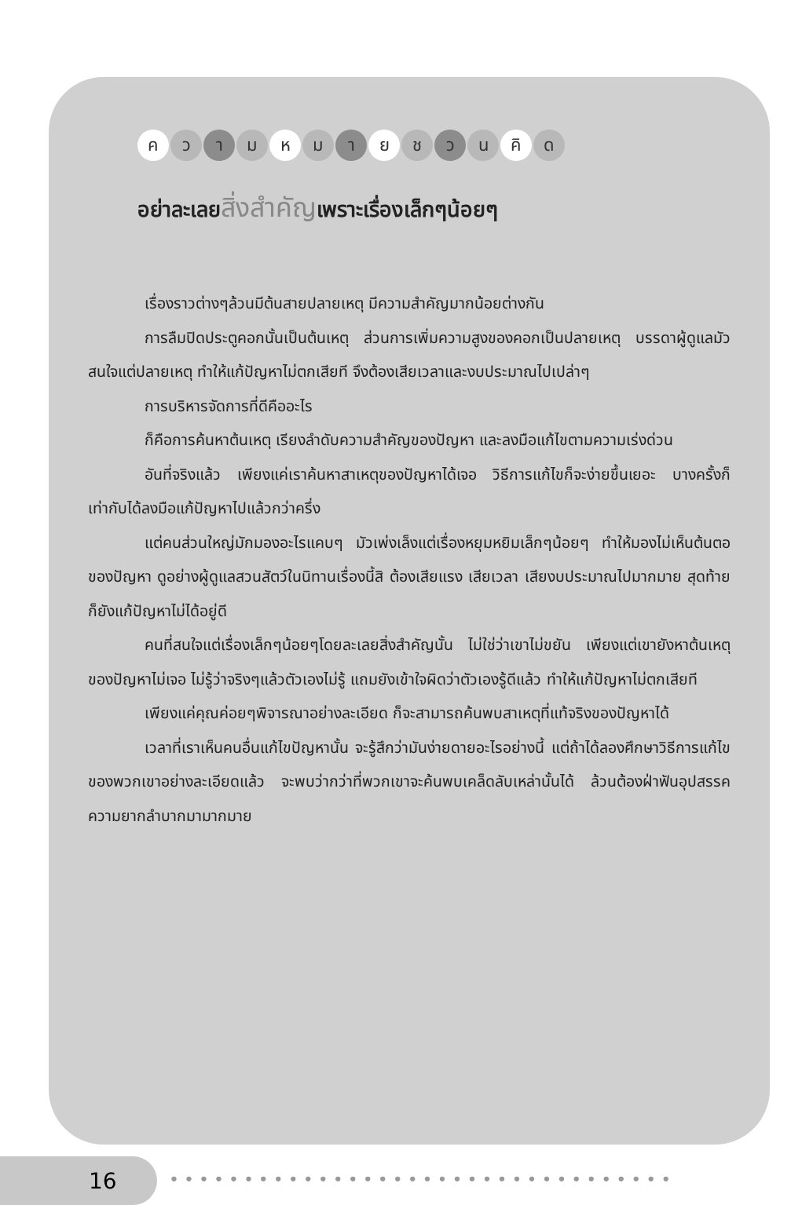ค ว า ม ห ม า ย ช ว น คิ ด
อย่าละเลยสิ่งสำคัญเพราะเรื่องเล็กๆน้อยๆ
เรื่องราวต่างๆล้วนมีต้นสายปลายเหตุ มีความสำคัญมากน้อยต่างกัน
การลืมปิดประตูคอกนั้นเป็นต้นเหตุ ส่วนการเพิ่มความสูงของคอกเป็นปลายเหตุ บรรดาผู้ดูแลมัวสนใจแต่ปลายเหตุ ทำให้แก้ปัญหาไม่ตกเสียที จึงต้องเสียเวลาและงบประมาณไปเปล่าๆ
การบริหารจัดการที่ดีคืออะไร
ก็คือการค้นหาต้นเหตุ เรียงลำดับความสำคัญของปัญหา และลงมือแก้ไขตามความเร่งด่วน
อันที่จริงแล้ว เพียงแค่เราค้นหาสาเหตุของปัญหาได้เจอ วิธีการแก้ไขก็จะง่ายขึ้นเยอะ บางครั้งก็เท่ากับได้ลงมือแก้ปัญหาไปแล้วกว่าครึ่ง
แต่คนส่วนใหญ่มักมองอะไรแคบๆ มัวเพ่งเล็งแต่เรื่องหยุมหยิมเล็กๆน้อยๆ ทำให้มองไม่เห็นต้นตอของปัญหา ดูอย่างผู้ดูแลสวนสัตว์ในนิทานเรื่องนี้สิ ต้องเสียแรง เสียเวลา เสียงบประมาณไปมากมาย สุดท้ายก็ยังแก้ปัญหาไม่ได้อยู่ดี
คนที่สนใจแต่เรื่องเล็กๆน้อยๆโดยละเลยสิ่งสำคัญนั้น ไม่ใช่ว่าเขาไม่ขยัน เพียงแต่เขายังหาต้นเหตุของปัญหาไม่เจอ ไม่รู้ว่าจริงๆแล้วตัวเองไม่รู้ แถมยังเข้าใจผิดว่าตัวเองรู้ดีแล้ว ทำให้แก้ปัญหาไม่ตกเสียที
เพียงแค่คุณค่อยๆพิจารณาอย่างละเอียด ก็จะสามารถค้นพบสาเหตุที่แท้จริงของปัญหาได้
เวลาที่เราเห็นคนอื่นแก้ไขปัญหานั้น จะรู้สึกว่ามันง่ายดายอะไรอย่างนี้ แต่ถ้าได้ลองศึกษาวิธีการแก้ไขของพวกเขาอย่างละเอียดแล้ว จะพบว่ากว่าที่พวกเขาจะค้นพบเคล็ดลับเหล่านั้นได้ ล้วนต้องฝ่าฟันอุปสรรคความยากลำบากมามากมาย
16 ••••••••••••••••••••••••••••••••••